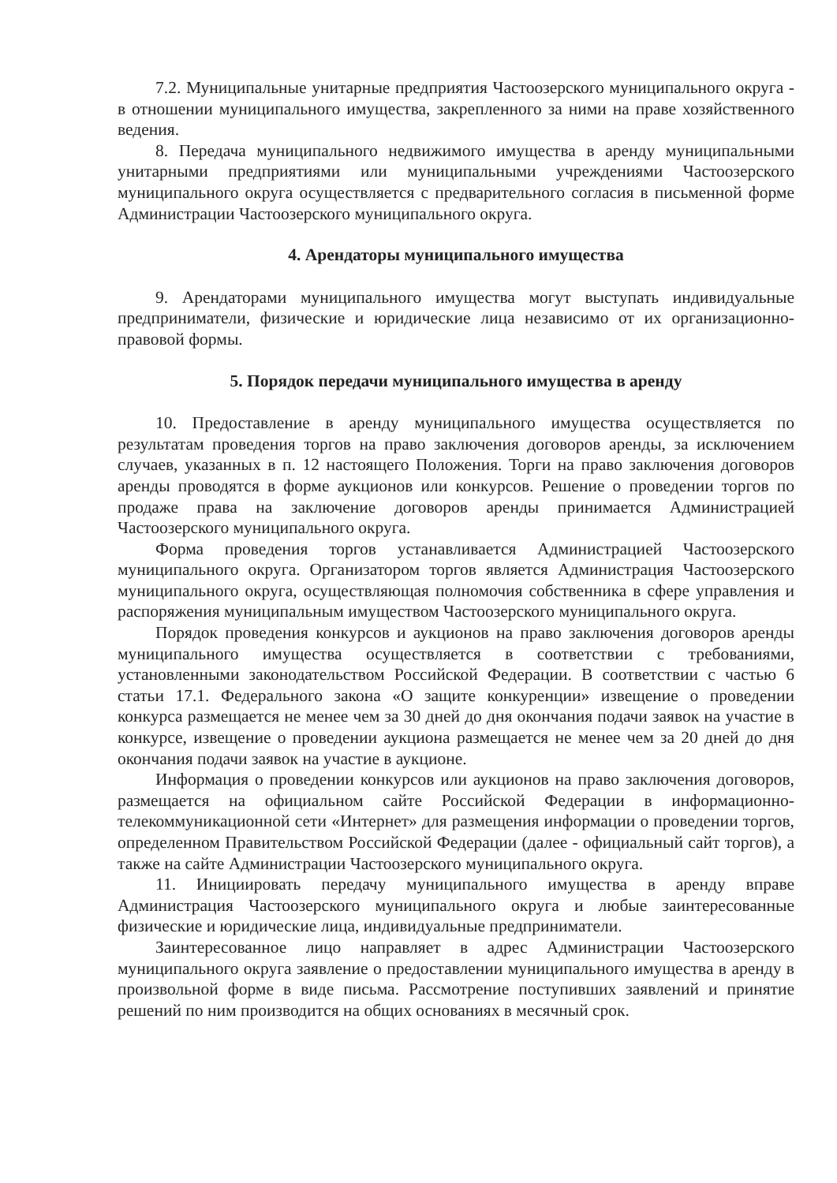7.2. Муниципальные унитарные предприятия Частоозерского муниципального округа - в отношении муниципального имущества, закрепленного за ними на праве хозяйственного ведения.
8. Передача муниципального недвижимого имущества в аренду муниципальными унитарными предприятиями или муниципальными учреждениями Частоозерского муниципального округа осуществляется с предварительного согласия в письменной форме Администрации Частоозерского муниципального округа.
4. Арендаторы муниципального имущества
9. Арендаторами муниципального имущества могут выступать индивидуальные предприниматели, физические и юридические лица независимо от их организационно-правовой формы.
5. Порядок передачи муниципального имущества в аренду
10. Предоставление в аренду муниципального имущества осуществляется по результатам проведения торгов на право заключения договоров аренды, за исключением случаев, указанных в п. 12 настоящего Положения. Торги на право заключения договоров аренды проводятся в форме аукционов или конкурсов. Решение о проведении торгов по продаже права на заключение договоров аренды принимается Администрацией Частоозерского муниципального округа.
Форма проведения торгов устанавливается Администрацией Частоозерского муниципального округа. Организатором торгов является Администрация Частоозерского муниципального округа, осуществляющая полномочия собственника в сфере управления и распоряжения муниципальным имуществом Частоозерского муниципального округа.
Порядок проведения конкурсов и аукционов на право заключения договоров аренды муниципального имущества осуществляется в соответствии с требованиями, установленными законодательством Российской Федерации. В соответствии с частью 6 статьи 17.1. Федерального закона «О защите конкуренции» извещение о проведении конкурса размещается не менее чем за 30 дней до дня окончания подачи заявок на участие в конкурсе, извещение о проведении аукциона размещается не менее чем за 20 дней до дня окончания подачи заявок на участие в аукционе.
Информация о проведении конкурсов или аукционов на право заключения договоров, размещается на официальном сайте Российской Федерации в информационно-телекоммуникационной сети «Интернет» для размещения информации о проведении торгов, определенном Правительством Российской Федерации (далее - официальный сайт торгов), а также на сайте Администрации Частоозерского муниципального округа.
11. Инициировать передачу муниципального имущества в аренду вправе Администрация Частоозерского муниципального округа и любые заинтересованные физические и юридические лица, индивидуальные предприниматели.
Заинтересованное лицо направляет в адрес Администрации Частоозерского муниципального округа заявление о предоставлении муниципального имущества в аренду в произвольной форме в виде письма. Рассмотрение поступивших заявлений и принятие решений по ним производится на общих основаниях в месячный срок.